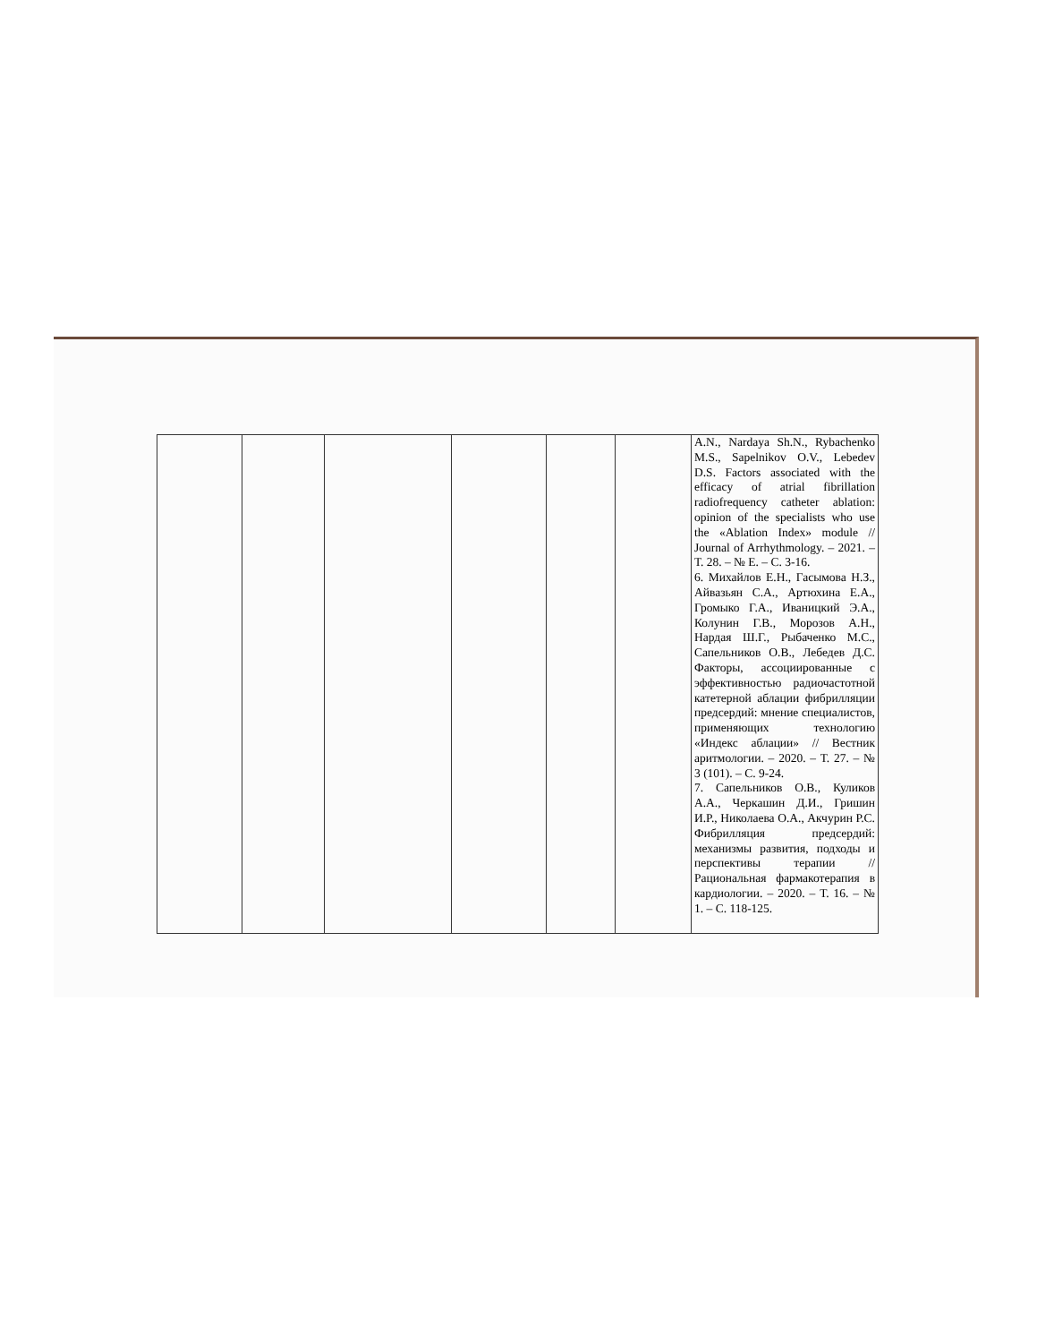| | | | | | | A.N., Nardaya Sh.N., Rybachenko M.S., Sapelnikov O.V., Lebedev D.S. Factors associated with the efficacy of atrial fibrillation radiofrequency catheter ablation: opinion of the specialists who use the «Ablation Index» module // Journal of Arrhythmology. – 2021. – Т. 28. – № Е. – С. 3-16. 6. Михайлов Е.Н., Гасымова Н.З., Айвазьян С.А., Артюхина Е.А., Громыко Г.А., Иваницкий Э.А., Колунин Г.В., Морозов А.Н., Нардая Ш.Г., Рыбаченко М.С., Сапельников О.В., Лебедев Д.С. Факторы, ассоциированные с эффективностью радиочастотной катетерной аблации фибрилляции предсердий: мнение специалистов, применяющих технологию «Индекс аблации» // Вестник аритмологии. – 2020. – Т. 27. – № 3 (101). – С. 9-24. 7. Сапельников О.В., Куликов А.А., Черкашин Д.И., Гришин И.Р., Николаева О.А., Акчурин Р.С. Фибрилляция предсердий: механизмы развития, подходы и перспективы терапии // Рациональная фармакотерапия в кардиологии. – 2020. – Т. 16. – № 1. – С. 118-125. |